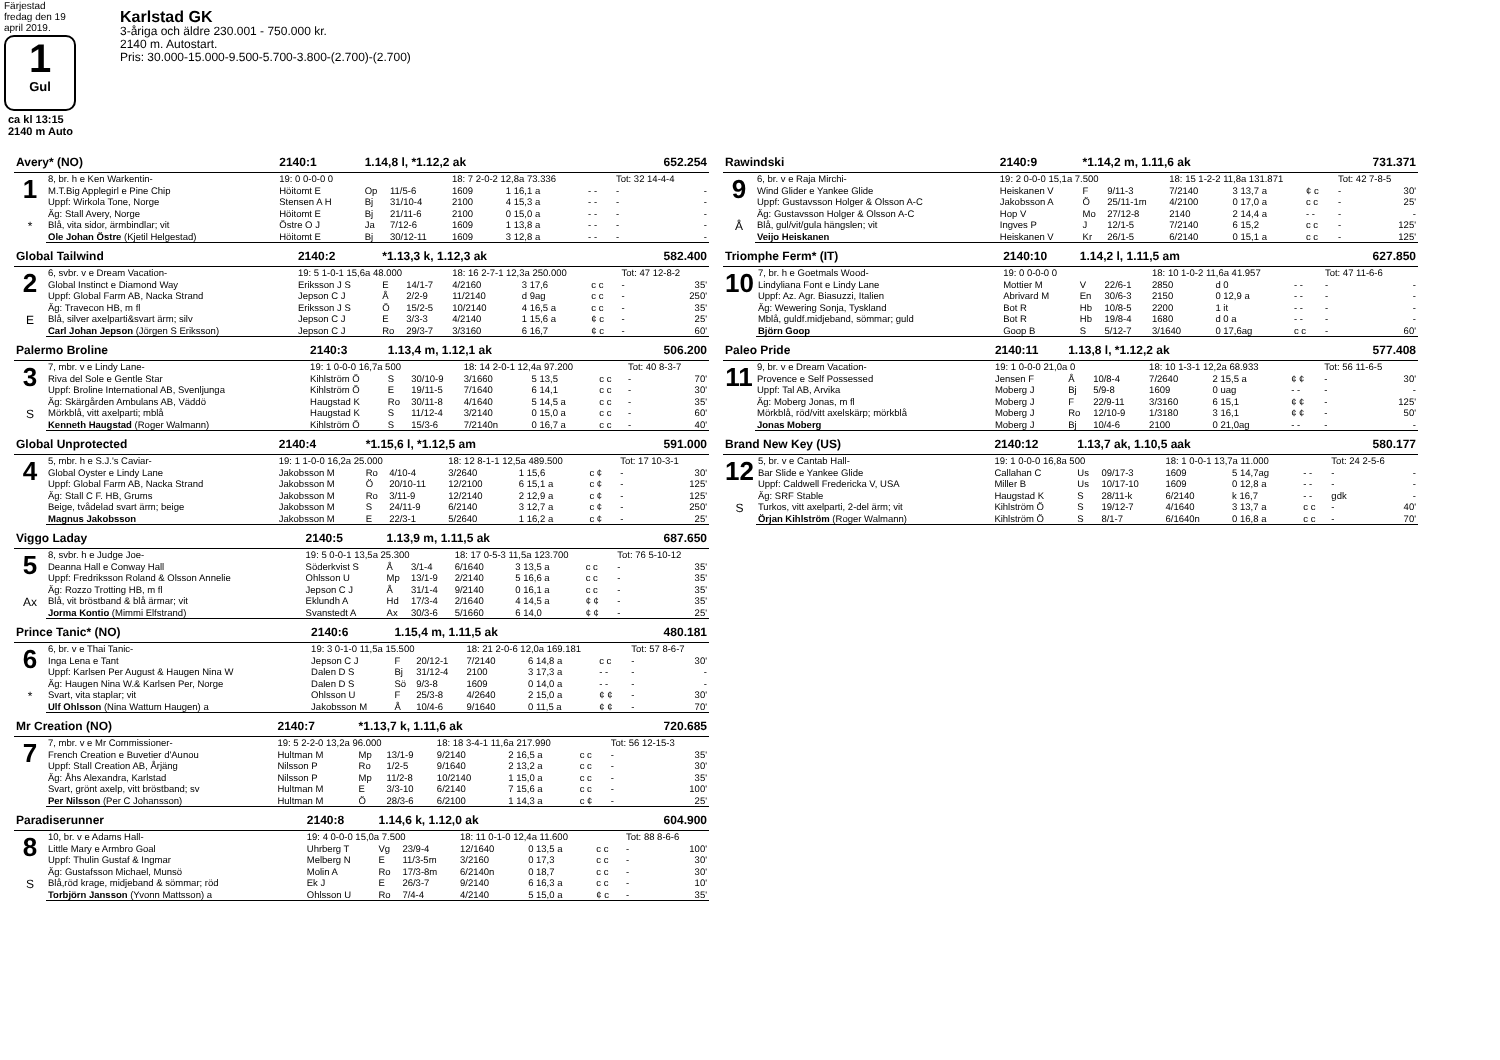Färjestad fredag den 19 april 2019.
1
Gul
ca kl 13:15
2140 m Auto
Karlstad GK
3-åriga och äldre 230.001 - 750.000 kr.
2140 m. Autostart.
Pris: 30.000-15.000-9.500-5.700-3.800-(2.700)-(2.700)
| Avery* (NO) | | 2140:1 | 1.14,8 l, *1.12,2 ak | | | | 652.254 | | |
| 1 * | 8, br. h e Ken Warkentin- | 19: 0 0-0-0 0 | | | 18: 7 2-0-2 12,8a 73.336 | | | Tot: 32 14-4-4 | |
| | M.T.Big Applegirl e Pine Chip | Höitomt E | Op | 11/5-6 | 1609 | 1 16,1 a | - - | - | - |
| | Uppf: Wirkola Tone, Norge | Stensen A H | Bj | 31/10-4 | 2100 | 4 15,3 a | - - | - | - |
| | Äg: Stall Avery, Norge | Höitomt E | Bj | 21/11-6 | 2100 | 0 15,0 a | - - | - | - |
| | Blå, vita sidor, ärmbindlar; vit | Östre O J | Ja | 7/12-6 | 1609 | 1 13,8 a | - - | - | - |
| | Ole Johan Östre (Kjetil Helgestad) | Höitomt E | Bj | 30/12-11 | 1609 | 3 12,8 a | - - | - | - |
| Global Tailwind | | 2140:2 | *1.13,3 k, 1.12,3 ak | | | | 582.400 | | |
| 2 E | 6, svbr. v e Dream Vacation- | 19: 5 1-0-1 15,6a 48.000 | | | 18: 16 2-7-1 12,3a 250.000 | | | Tot: 47 12-8-2 | |
| | Global Instinct e Diamond Way | Eriksson J S | E | 14/1-7 | 4/2160 | 3 17,6 | c c | - | 35' |
| | Uppf: Global Farm AB, Nacka Strand | Jepson C J | Å | 2/2-9 | 11/2140 | d 9ag | c c | - | 250' |
| | Äg: Travecon HB, m fl | Eriksson J S | Ö | 15/2-5 | 10/2140 | 4 16,5 a | c c | - | 35' |
| | Blå, silver axelparti&svart ärm; silv | Jepson C J | E | 3/3-3 | 4/2140 | 1 15,6 a | ¢ c | - | 25' |
| | Carl Johan Jepson (Jörgen S Eriksson) | Jepson C J | Ro | 29/3-7 | 3/3160 | 6 16,7 | ¢ c | - | 60' |
| Palermo Broline | | 2140:3 | 1.13,4 m, 1.12,1 ak | | | | 506.200 | | |
| 3 S | 7, mbr. v e Lindy Lane- | 19: 1 0-0-0 16,7a 500 | | | 18: 14 2-0-1 12,4a 97.200 | | | Tot: 40 8-3-7 | |
| | Riva del Sole e Gentle Star | Kihlström Ö | S | 30/10-9 | 3/1660 | 5 13,5 | c c | - | 70' |
| | Uppf: Broline International AB, Svenljunga | Kihlström Ö | E | 19/11-5 | 7/1640 | 6 14,1 | c c | - | 30' |
| | Äg: Skärgården Ambulans AB, Väddö | Haugstad K | Ro | 30/11-8 | 4/1640 | 5 14,5 a | c c | - | 35' |
| | Mörkblå, vitt axelparti; mblå | Haugstad K | S | 11/12-4 | 3/2140 | 0 15,0 a | c c | - | 60' |
| | Kenneth Haugstad (Roger Walmann) | Kihlström Ö | S | 15/3-6 | 7/2140n | 0 16,7 a | c c | - | 40' |
| Global Unprotected | | 2140:4 | *1.15,6 l, *1.12,5 am | | | | 591.000 | | |
| 4 | 5, mbr. h e S.J.'s Caviar- | 19: 1 1-0-0 16,2a 25.000 | | | 18: 12 8-1-1 12,5a 489.500 | | | Tot: 17 10-3-1 | |
| | Global Oyster e Lindy Lane | Jakobsson M | Ro | 4/10-4 | 3/2640 | 1 15,6 | c ¢ | - | 30' |
| | Uppf: Global Farm AB, Nacka Strand | Jakobsson M | Ö | 20/10-11 | 12/2100 | 6 15,1 a | c ¢ | - | 125' |
| | Äg: Stall C F. HB, Grums | Jakobsson M | Ro | 3/11-9 | 12/2140 | 2 12,9 a | c ¢ | - | 125' |
| | Beige, tvådelad svart ärm; beige | Jakobsson M | S | 24/11-9 | 6/2140 | 3 12,7 a | c ¢ | - | 250' |
| | Magnus Jakobsson | Jakobsson M | E | 22/3-1 | 5/2640 | 1 16,2 a | c ¢ | - | 25' |
| Viggo Laday | | 2140:5 | 1.13,9 m, 1.11,5 ak | | | | 687.650 | | |
| 5 Ax | 8, svbr. h e Judge Joe- | 19: 5 0-0-1 13,5a 25.300 | | | 18: 17 0-5-3 11,5a 123.700 | | | Tot: 76 5-10-12 | |
| | Deanna Hall e Conway Hall | Söderkvist S | Å | 3/1-4 | 6/1640 | 3 13,5 a | c c | - | 35' |
| | Uppf: Fredriksson Roland & Olsson Annelie | Ohlsson U | Mp | 13/1-9 | 2/2140 | 5 16,6 a | c c | - | 35' |
| | Äg: Rozzo Trotting HB, m fl | Jepson C J | Å | 31/1-4 | 9/2140 | 0 16,1 a | c c | - | 35' |
| | Blå, vit bröstband & blå ärmar; vit | Eklundh A | Hd | 17/3-4 | 2/1640 | 4 14,5 a | ¢ ¢ | - | 35' |
| | Jorma Kontio (Mimmi Elfstrand) | Svanstedt A | Ax | 30/3-6 | 5/1660 | 6 14,0 | ¢ ¢ | - | 25' |
| Prince Tanic* (NO) | | 2140:6 | 1.15,4 m, 1.11,5 ak | | | | 480.181 | | |
| 6 * | 6, br. v e Thai Tanic- | 19: 3 0-1-0 11,5a 15.500 | | | 18: 21 2-0-6 12,0a 169.181 | | | Tot: 57 8-6-7 | |
| | Inga Lena e Tant | Jepson C J | F | 20/12-1 | 7/2140 | 6 14,8 a | c c | - | 30' |
| | Uppf: Karlsen Per August & Haugen Nina W | Dalen D S | Bj | 31/12-4 | 2100 | 3 17,3 a | - - | - | - |
| | Äg: Haugen Nina W.& Karlsen Per, Norge | Dalen D S | Sö | 9/3-8 | 1609 | 0 14,0 a | - - | - | - |
| | Svart, vita staplar; vit | Ohlsson U | F | 25/3-8 | 4/2640 | 2 15,0 a | ¢ ¢ | - | 30' |
| | Ulf Ohlsson (Nina Wattum Haugen) a | Jakobsson M | Å | 10/4-6 | 9/1640 | 0 11,5 a | ¢ ¢ | - | 70' |
| Mr Creation (NO) | | 2140:7 | *1.13,7 k, 1.11,6 ak | | | | 720.685 | | |
| 7 | 7, mbr. v e Mr Commissioner- | 19: 5 2-2-0 13,2a 96.000 | | | 18: 18 3-4-1 11,6a 217.990 | | | Tot: 56 12-15-3 | |
| | French Creation e Buvetier d'Aunou | Hultman M | Mp | 13/1-9 | 9/2140 | 2 16,5 a | c c | - | 35' |
| | Uppf: Stall Creation AB, Årjäng | Nilsson P | Ro | 1/2-5 | 9/1640 | 2 13,2 a | c c | - | 30' |
| | Äg: Åhs Alexandra, Karlstad | Nilsson P | Mp | 11/2-8 | 10/2140 | 1 15,0 a | c c | - | 35' |
| | Svart, grönt axelp, vitt bröstband; sv | Hultman M | E | 3/3-10 | 6/2140 | 7 15,6 a | c c | - | 100' |
| | Per Nilsson (Per C Johansson) | Hultman M | Ö | 28/3-6 | 6/2100 | 1 14,3 a | c ¢ | - | 25' |
| Paradiserunner | | 2140:8 | 1.14,6 k, 1.12,0 ak | | | | 604.900 | | |
| 8 S | 10, br. v e Adams Hall- | 19: 4 0-0-0 15,0a 7.500 | | | 18: 11 0-1-0 12,4a 11.600 | | | Tot: 88 8-6-6 | |
| | Little Mary e Armbro Goal | Uhrberg T | Vg | 23/9-4 | 12/1640 | 0 13,5 a | c c | - | 100' |
| | Uppf: Thulin Gustaf & Ingmar | Melberg N | E | 11/3-5m | 3/2160 | 0 17,3 | c c | - | 30' |
| | Äg: Gustafsson Michael, Munsö | Molin A | Ro | 17/3-8m | 6/2140n | 0 18,7 | c c | - | 30' |
| | Blå,röd krage, midjeband & sömmar; röd | Ek J | E | 26/3-7 | 9/2140 | 6 16,3 a | c c | - | 10' |
| | Torbjörn Jansson (Yvonn Mattsson) a | Ohlsson U | Ro | 7/4-4 | 4/2140 | 5 15,0 a | ¢ c | - | 35' |
| Rawindski | | 2140:9 | *1.14,2 m, 1.11,6 ak | | | | 731.371 | | |
| 9 Å | 6, br. v e Raja Mirchi- | 19: 2 0-0-0 15,1a 7.500 | | | 18: 15 1-2-2 11,8a 131.871 | | | Tot: 42 7-8-5 | |
| | Wind Glider e Yankee Glide | Heiskanen V | F | 9/11-3 | 7/2140 | 3 13,7 a | ¢ c | - | 30' |
| | Uppf: Gustavsson Holger & Olsson A-C | Jakobsson A | Ö | 25/11-1m | 4/2100 | 0 17,0 a | c c | - | 25' |
| | Äg: Gustavsson Holger & Olsson A-C | Hop V | Mo | 27/12-8 | 2140 | 2 14,4 a | - - | - | - |
| | Blå, gul/vit/gula hängslen; vit | Ingves P | J | 12/1-5 | 7/2140 | 6 15,2 | c c | - | 125' |
| | Veijo Heiskanen | Heiskanen V | Kr | 26/1-5 | 6/2140 | 0 15,1 a | c c | - | 125' |
| Triomphe Ferm* (IT) | | 2140:10 | 1.14,2 l, 1.11,5 am | | | | 627.850 | | |
| 10 | 7, br. h e Goetmals Wood- | 19: 0 0-0-0 0 | | | 18: 10 1-0-2 11,6a 41.957 | | | Tot: 47 11-6-6 | |
| | Lindyliana Font e Lindy Lane | Mottier M | V | 22/6-1 | 2850 | d 0 | - - | - | - |
| | Uppf: Az. Agr. Biasuzzi, Italien | Abrivard M | En | 30/6-3 | 2150 | 0 12,9 a | - - | - | - |
| | Äg: Wewering Sonja, Tyskland | Bot R | Hb | 10/8-5 | 2200 | 1 it | - - | - | - |
| | Mblå, guldf.midjeband, sömmar; guld | Bot R | Hb | 19/8-4 | 1680 | d 0 a | - - | - | - |
| | Björn Goop | Goop B | S | 5/12-7 | 3/1640 | 0 17,6ag | c c | - | 60' |
| Paleo Pride | | 2140:11 | 1.13,8 l, *1.12,2 ak | | | | 577.408 | | |
| 11 | 9, br. v e Dream Vacation- | 19: 1 0-0-0 21,0a 0 | | | 18: 10 1-3-1 12,2a 68.933 | | | Tot: 56 11-6-5 | |
| | Provence e Self Possessed | Jensen F | Å | 10/8-4 | 7/2640 | 2 15,5 a | ¢ ¢ | - | 30' |
| | Uppf: Tal AB, Arvika | Moberg J | Bj | 5/9-8 | 1609 | 0 uag | - - | - | - |
| | Äg: Moberg Jonas, m fl | Moberg J | F | 22/9-11 | 3/3160 | 6 15,1 | ¢ ¢ | - | 125' |
| | Mörkblå, röd/vitt axelskärp; mörkblå | Moberg J | Ro | 12/10-9 | 1/3180 | 3 16,1 | ¢ ¢ | - | 50' |
| | Jonas Moberg | Moberg J | Bj | 10/4-6 | 2100 | 0 21,0ag | - - | - | - |
| Brand New Key (US) | | 2140:12 | 1.13,7 ak, 1.10,5 aak | | | | 580.177 | | |
| 12 S | 5, br. v e Cantab Hall- | 19: 1 0-0-0 16,8a 500 | | | 18: 1 0-0-1 13,7a 11.000 | | | Tot: 24 2-5-6 | |
| | Bar Slide e Yankee Glide | Callahan C | Us | 09/17-3 | 1609 | 5 14,7ag | - - | - | - |
| | Uppf: Caldwell Fredericka V, USA | Miller B | Us | 10/17-10 | 1609 | 0 12,8 a | - - | - | - |
| | Äg: SRF Stable | Haugstad K | S | 28/11-k | 6/2140 | k 16,7 | - - | gdk | - |
| | Turkos, vitt axelparti, 2-del ärm; vit | Kihlström Ö | S | 19/12-7 | 4/1640 | 3 13,7 a | c c | - | 40' |
| | Örjan Kihlström (Roger Walmann) | Kihlström Ö | S | 8/1-7 | 6/1640n | 0 16,8 a | c c | - | 70' |